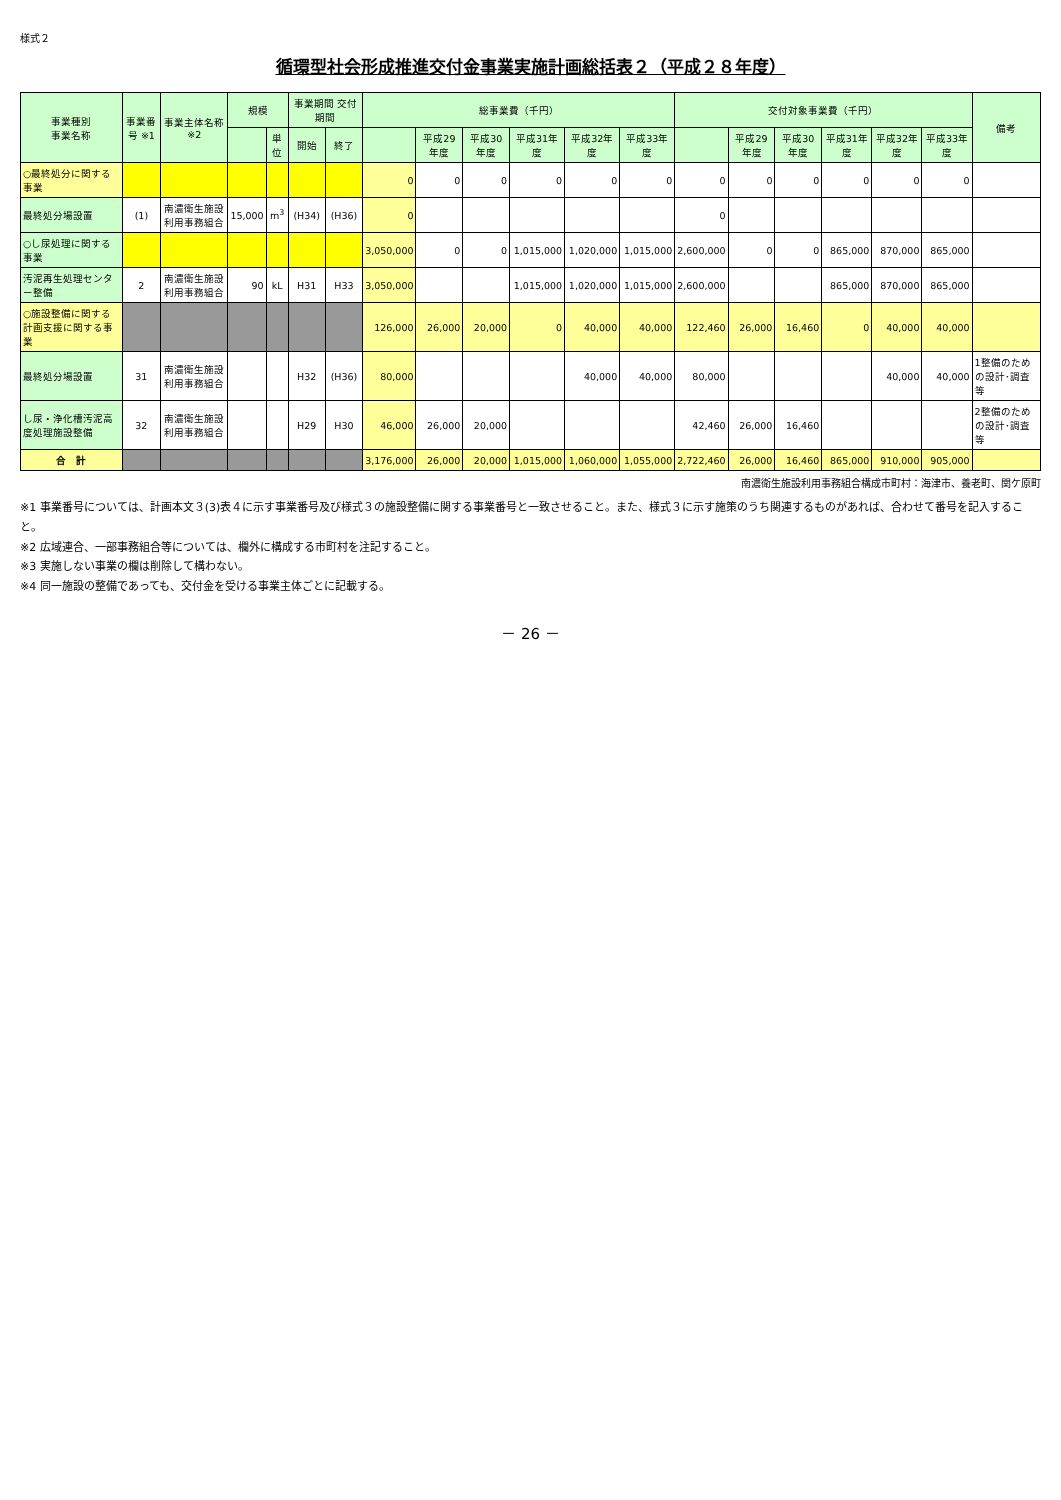様式２
循環型社会形成推進交付金事業実施計画総括表２（平成２８年度）
| 事業種別 事業名称 | 事業番号 ※1 | 事業主体名称 ※2 | 規模 | | 事業期間 交付期間 | | 総事業費（千円） | | | | | | 交付対象事業費（千円） | | | | | | 備考 |
| --- | --- | --- | --- | --- | --- | --- | --- | --- | --- | --- | --- | --- | --- | --- | --- | --- | --- | --- | --- |
| | | | | 単位 | 開始 | 終了 | | 平成29年度 | 平成30年度 | 平成31年度 | 平成32年度 | 平成33年度 | | 平成29年度 | 平成30年度 | 平成31年度 | 平成32年度 | 平成33年度 | |
| ○最終処分に関する事業 | | | | | | | 0 | 0 | 0 | 0 | 0 | 0 | 0 | 0 | 0 | 0 | 0 | 0 | |
| 最終処分場設置 | (1) | 南濃衛生施設利用事務組合 | 15,000 | m<sup>3</sup> | (H34) | (H36) | 0 | | | | | | 0 | | | | | | |
| ○し尿処理に関する事業 | | | | | | | 3,050,000 | 0 | 0 | 1,015,000 | 1,020,000 | 1,015,000 | 2,600,000 | 0 | 0 | 865,000 | 870,000 | 865,000 | |
| 汚泥再生処理センター整備 | 2 | 南濃衛生施設利用事務組合 | 90 | kL | H31 | H33 | 3,050,000 | | | 1,015,000 | 1,020,000 | 1,015,000 | 2,600,000 | | | 865,000 | 870,000 | 865,000 | |
| ○施設整備に関する計画支援に関する事業 | | | | | | | 126,000 | 26,000 | 20,000 | 0 | 40,000 | 40,000 | 122,460 | 26,000 | 16,460 | 0 | 40,000 | 40,000 | |
| 最終処分場設置 | 31 | 南濃衛生施設利用事務組合 | | | H32 | (H36) | 80,000 | | | | 40,000 | 40,000 | 80,000 | | | | 40,000 | 40,000 | 1整備のための設計･調査等 |
| し尿・浄化槽汚泥高度処理施設整備 | 32 | 南濃衛生施設利用事務組合 | | | H29 | H30 | 46,000 | 26,000 | 20,000 | | | | 42,460 | 26,000 | 16,460 | | | | 2整備のための設計･調査等 |
| 合 計 | | | | | | | 3,176,000 | 26,000 | 20,000 | 1,015,000 | 1,060,000 | 1,055,000 | 2,722,460 | 26,000 | 16,460 | 865,000 | 910,000 | 905,000 | |
南濃衛生施設利用事務組合構成市町村：海津市、養老町、関ケ原町
※1 事業番号については、計画本文３(3)表４に示す事業番号及び様式３の施設整備に関する事業番号と一致させること。また、様式３に示す施策のうち関連するものがあれば、合わせて番号を記入すること。
※2 広域連合、一部事務組合等については、欄外に構成する市町村を注記すること。
※3 実施しない事業の欄は削除して構わない。
※4 同一施設の整備であっても、交付金を受ける事業主体ごとに記載する。
－ 26 －